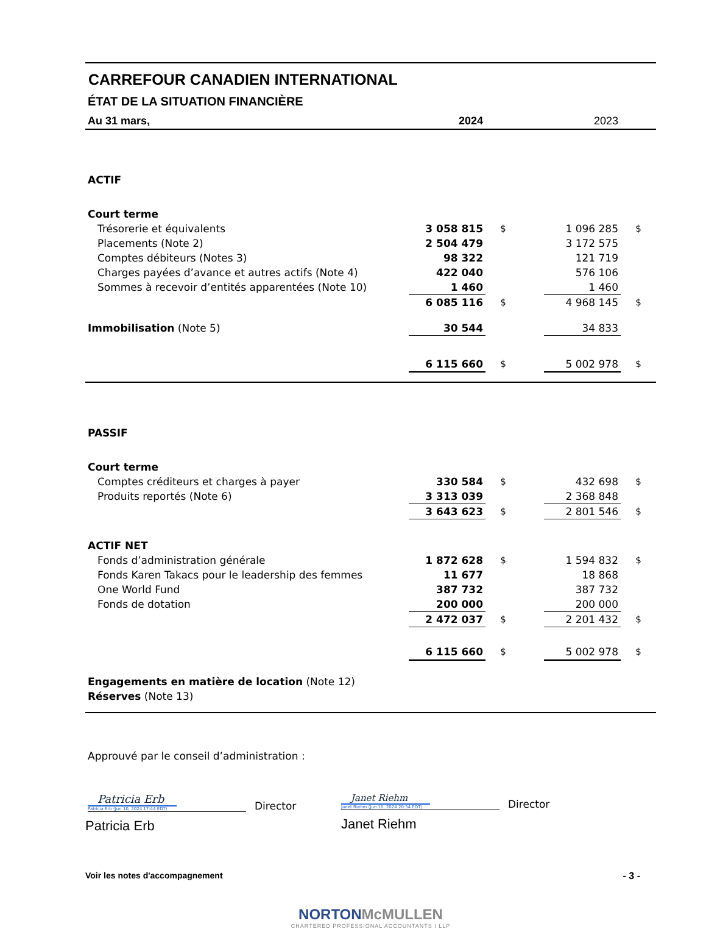CARREFOUR CANADIEN INTERNATIONAL
ÉTAT DE LA SITUATION FINANCIÈRE
| Au 31 mars, | 2024 | | | 2023 | |
| ACTIF | | | | | |
| Court terme | | | | | |
| Trésorerie et équivalents | 3 058 815 | $ | | 1 096 285 | $ |
| Placements (Note 2) | 2 504 479 | | | 3 172 575 | |
| Comptes débiteurs (Notes 3) | 98 322 | | | 121 719 | |
| Charges payées d’avance et autres actifs (Note 4) | 422 040 | | | 576 106 | |
| Sommes à recevoir d’entités apparentées (Note 10) | 1 460 | | | 1 460 | |
| | 6 085 116 | $ | | 4 968 145 | $ |
| Immobilisation (Note 5) | 30 544 | | | 34 833 | |
| | 6 115 660 | $ | | 5 002 978 | $ |
| PASSIF | | | | | |
| Court terme | | | | | |
| Comptes créditeurs et charges à payer | 330 584 | $ | | 432 698 | $ |
| Produits reportés (Note 6) | 3 313 039 | | | 2 368 848 | |
| | 3 643 623 | $ | | 2 801 546 | $ |
| ACTIF NET | | | | | |
| Fonds d’administration générale | 1 872 628 | $ | | 1 594 832 | $ |
| Fonds Karen Takacs pour le leadership des femmes | 11 677 | | | 18 868 | |
| One World Fund | 387 732 | | | 387 732 | |
| Fonds de dotation | 200 000 | | | 200 000 | |
| | 2 472 037 | $ | | 2 201 432 | $ |
| | 6 115 660 | $ | | 5 002 978 | $ |
| Engagements en matière de location (Note 12) | | | | | |
| Réserves (Note 13) | | | | | |
Approuvé par le conseil d’administration :
Patricia Erb
Patricia Erb (Jun 10, 2024 17:44 EDT)
Director
Patricia Erb
Janet Riehm
Janet Riehm (Jun 10, 2024 20:54 EDT)
Director
Janet Riehm
Voir les notes d'accompagnement - 3 -
NORTON McMULLEN
CHARTERED PROFESSIONAL ACCOUNTANTS I LLP